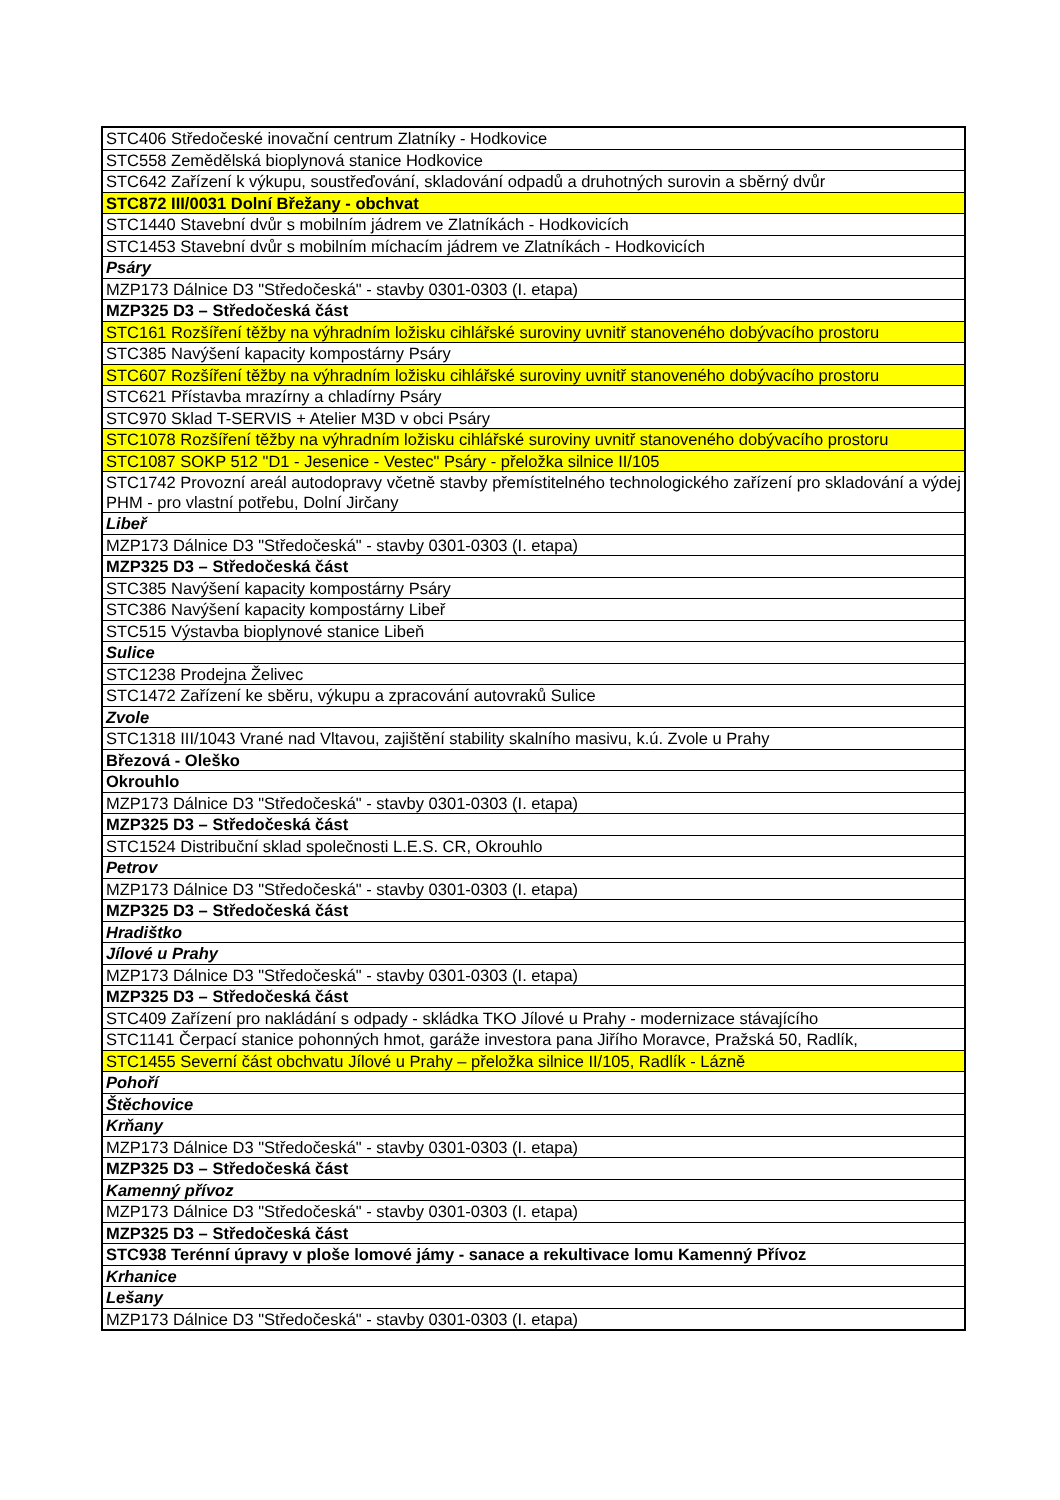| STC406 Středočeské inovační centrum Zlatníky - Hodkovice |
| STC558 Zemědělská bioplynová stanice Hodkovice |
| STC642 Zařízení k výkupu, soustřeďování, skladování odpadů a druhotných surovin a sběrný dvůr |
| STC872 III/0031 Dolní Břežany - obchvat |
| STC1440 Stavební dvůr s mobilním jádrem ve Zlatníkách - Hodkovicích |
| STC1453 Stavební dvůr s mobilním míchacím jádrem ve Zlatníkách - Hodkovicích |
| Psáry |
| MZP173 Dálnice D3 "Středočeská" - stavby 0301-0303 (I. etapa) |
| MZP325 D3 – Středočeská část |
| STC161 Rozšíření těžby na výhradním ložisku cihlářské suroviny uvnitř stanoveného dobývacího prostoru |
| STC385 Navýšení kapacity kompostárny Psáry |
| STC607 Rozšíření těžby na výhradním ložisku cihlářské suroviny uvnitř stanoveného dobývacího prostoru |
| STC621 Přístavba mrazírny a chladírny Psáry |
| STC970 Sklad T-SERVIS + Atelier M3D v obci Psáry |
| STC1078 Rozšíření těžby na výhradním ložisku cihlářské suroviny uvnitř stanoveného dobývacího prostoru |
| STC1087 SOKP 512 "D1 - Jesenice - Vestec" Psáry - přeložka silnice II/105 |
| STC1742 Provozní areál autodopravy včetně stavby přemístitelného technologického zařízení pro skladování a výdej PHM - pro vlastní potřebu, Dolní Jirčany |
| Libeř |
| MZP173 Dálnice D3 "Středočeská" - stavby 0301-0303 (I. etapa) |
| MZP325 D3 – Středočeská část |
| STC385 Navýšení kapacity kompostárny Psáry |
| STC386 Navýšení kapacity kompostárny Libeř |
| STC515 Výstavba bioplynové stanice Libeň |
| Sulice |
| STC1238 Prodejna Želivec |
| STC1472 Zařízení ke sběru, výkupu a zpracování autovraků Sulice |
| Zvole |
| STC1318 III/1043 Vrané nad Vltavou, zajištění stability skalního masivu, k.ú. Zvole u Prahy |
| Březová - Oleško |
| Okrouhlo |
| MZP173 Dálnice D3 "Středočeská" - stavby 0301-0303 (I. etapa) |
| MZP325 D3 – Středočeská část |
| STC1524 Distribuční sklad společnosti L.E.S. CR, Okrouhlo |
| Petrov |
| MZP173 Dálnice D3 "Středočeská" - stavby 0301-0303 (I. etapa) |
| MZP325 D3 – Středočeská část |
| Hradištko |
| Jílové u Prahy |
| MZP173 Dálnice D3 "Středočeská" - stavby 0301-0303 (I. etapa) |
| MZP325 D3 – Středočeská část |
| STC409 Zařízení pro nakládání s odpady - skládka TKO Jílové u Prahy - modernizace stávajícího |
| STC1141 Čerpací stanice pohonných hmot, garáže investora pana Jiřího Moravce, Pražská 50, Radlík, |
| STC1455 Severní část obchvatu Jílové u Prahy – přeložka silnice II/105, Radlík - Lázně |
| Pohoří |
| Štěchovice |
| Krňany |
| MZP173 Dálnice D3 "Středočeská" - stavby 0301-0303 (I. etapa) |
| MZP325 D3 – Středočeská část |
| Kamenný přívoz |
| MZP173 Dálnice D3 "Středočeská" - stavby 0301-0303 (I. etapa) |
| MZP325 D3 – Středočeská část |
| STC938 Terénní úpravy v ploše lomové jámy - sanace a rekultivace lomu Kamenný Přívoz |
| Krhanice |
| Lešany |
| MZP173 Dálnice D3 "Středočeská" - stavby 0301-0303 (I. etapa) |